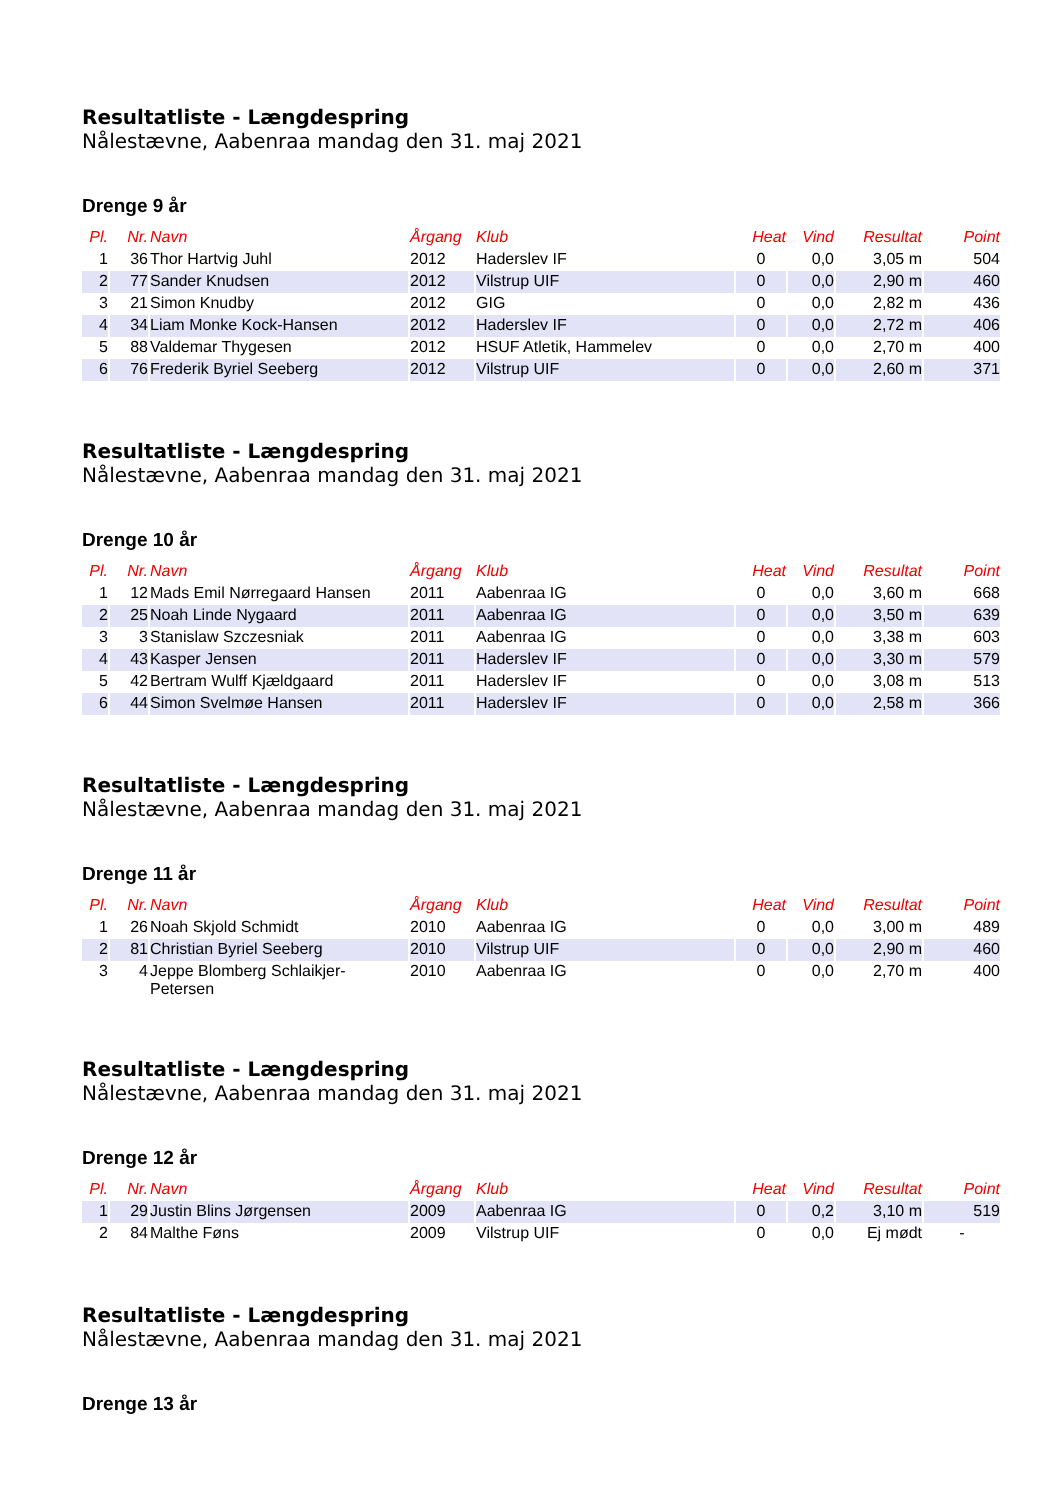Resultatliste - Længdespring
Nålestævne, Aabenraa mandag den 31. maj 2021
Drenge 9 år
| Pl. | Nr. | Navn | Årgang | Klub | Heat | Vind | Resultat | Point |
| --- | --- | --- | --- | --- | --- | --- | --- | --- |
| 1 | 36 | Thor Hartvig Juhl | 2012 | Haderslev IF | 0 | 0,0 | 3,05 m | 504 |
| 2 | 77 | Sander Knudsen | 2012 | Vilstrup UIF | 0 | 0,0 | 2,90 m | 460 |
| 3 | 21 | Simon Knudby | 2012 | GIG | 0 | 0,0 | 2,82 m | 436 |
| 4 | 34 | Liam Monke Kock-Hansen | 2012 | Haderslev IF | 0 | 0,0 | 2,72 m | 406 |
| 5 | 88 | Valdemar Thygesen | 2012 | HSUF Atletik, Hammelev | 0 | 0,0 | 2,70 m | 400 |
| 6 | 76 | Frederik Byriel Seeberg | 2012 | Vilstrup UIF | 0 | 0,0 | 2,60 m | 371 |
Resultatliste - Længdespring
Nålestævne, Aabenraa mandag den 31. maj 2021
Drenge 10 år
| Pl. | Nr. | Navn | Årgang | Klub | Heat | Vind | Resultat | Point |
| --- | --- | --- | --- | --- | --- | --- | --- | --- |
| 1 | 12 | Mads Emil Nørregaard Hansen | 2011 | Aabenraa IG | 0 | 0,0 | 3,60 m | 668 |
| 2 | 25 | Noah Linde Nygaard | 2011 | Aabenraa IG | 0 | 0,0 | 3,50 m | 639 |
| 3 | 3 | Stanislaw Szczesniak | 2011 | Aabenraa IG | 0 | 0,0 | 3,38 m | 603 |
| 4 | 43 | Kasper Jensen | 2011 | Haderslev IF | 0 | 0,0 | 3,30 m | 579 |
| 5 | 42 | Bertram Wulff Kjældgaard | 2011 | Haderslev IF | 0 | 0,0 | 3,08 m | 513 |
| 6 | 44 | Simon Svelmøe Hansen | 2011 | Haderslev IF | 0 | 0,0 | 2,58 m | 366 |
Resultatliste - Længdespring
Nålestævne, Aabenraa mandag den 31. maj 2021
Drenge 11 år
| Pl. | Nr. | Navn | Årgang | Klub | Heat | Vind | Resultat | Point |
| --- | --- | --- | --- | --- | --- | --- | --- | --- |
| 1 | 26 | Noah Skjold Schmidt | 2010 | Aabenraa IG | 0 | 0,0 | 3,00 m | 489 |
| 2 | 81 | Christian Byriel Seeberg | 2010 | Vilstrup UIF | 0 | 0,0 | 2,90 m | 460 |
| 3 | 4 | Jeppe Blomberg Schlaikjer- Petersen | 2010 | Aabenraa IG | 0 | 0,0 | 2,70 m | 400 |
Resultatliste - Længdespring
Nålestævne, Aabenraa mandag den 31. maj 2021
Drenge 12 år
| Pl. | Nr. | Navn | Årgang | Klub | Heat | Vind | Resultat | Point |
| --- | --- | --- | --- | --- | --- | --- | --- | --- |
| 1 | 29 | Justin Blins Jørgensen | 2009 | Aabenraa IG | 0 | 0,2 | 3,10 m | 519 |
| 2 | 84 | Malthe Føns | 2009 | Vilstrup UIF | 0 | 0,0 | Ej mødt | - |
Resultatliste - Længdespring
Nålestævne, Aabenraa mandag den 31. maj 2021
Drenge 13 år